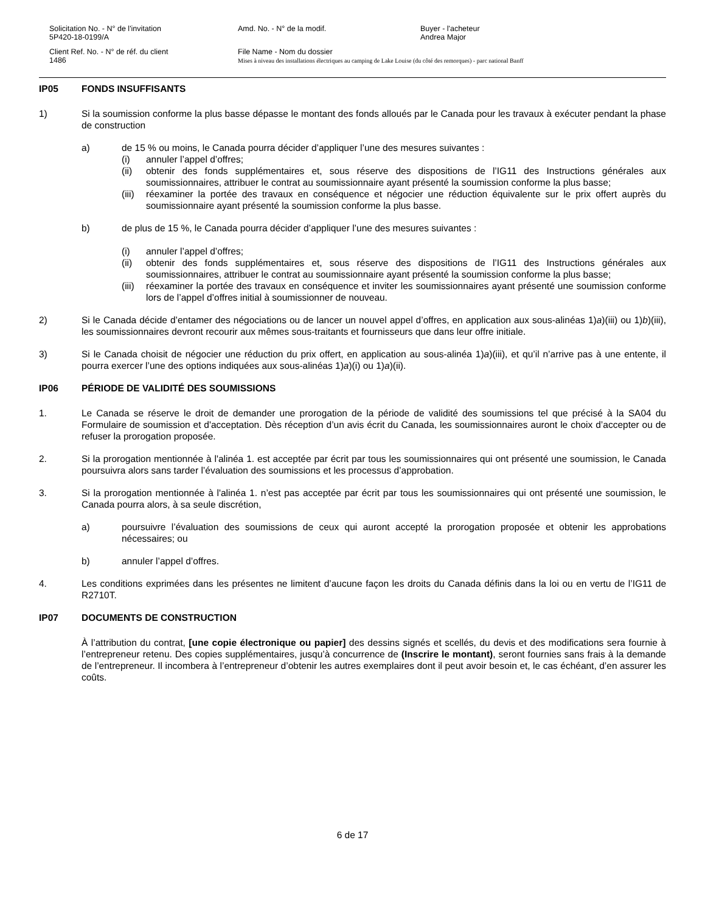Solicitation No. - N° de l'invitation
5P420-18-0199/A
Amd. No. - N° de la modif.
Buyer - l'acheteur
Andrea Major
Client Ref. No. - N° de réf. du client
1486
File Name - Nom du dossier
Mises à niveau des installations électriques au camping de Lake Louise (du côté des remorques) - parc national Banff
IP05 FONDS INSUFFISANTS
1) Si la soumission conforme la plus basse dépasse le montant des fonds alloués par le Canada pour les travaux à exécuter pendant la phase de construction
a) de 15 % ou moins, le Canada pourra décider d’appliquer l’une des mesures suivantes :
(i) annuler l’appel d’offres;
(ii) obtenir des fonds supplémentaires et, sous réserve des dispositions de l’IG11 des Instructions générales aux soumissionnaires, attribuer le contrat au soumissionnaire ayant présenté la soumission conforme la plus basse;
(iii)
réexaminer la portée des travaux en conséquence et négocier une réduction équivalente sur le prix offert auprès du soumissionnaire ayant présenté la soumission conforme la plus basse.
b) de plus de 15 %, le Canada pourra décider d’appliquer l’une des mesures suivantes :
(i) annuler l’appel d’offres;
(ii) obtenir des fonds supplémentaires et, sous réserve des dispositions de l’IG11 des Instructions générales aux soumissionnaires, attribuer le contrat au soumissionnaire ayant présenté la soumission conforme la plus basse;
(iii)
réexaminer la portée des travaux en conséquence et inviter les soumissionnaires ayant présenté une soumission conforme lors de l’appel d’offres initial à soumissionner de nouveau.
2) Si le Canada décide d’entamer des négociations ou de lancer un nouvel appel d’offres, en application aux sous-alinéas 1)a)(iii) ou 1)b)(iii), les soumissionnaires devront recourir aux mêmes sous-traitants et fournisseurs que dans leur offre initiale.
3) Si le Canada choisit de négocier une réduction du prix offert, en application au sous-alinéa 1)a)(iii), et qu’il n’arrive pas à une entente, il pourra exercer l’une des options indiquées aux sous-alinéas 1)a)(i) ou 1)a)(ii).
IP06 PÉRIODE DE VALIDITÉ DES SOUMISSIONS
1. Le Canada se réserve le droit de demander une prorogation de la période de validité des soumissions tel que précisé à la SA04 du Formulaire de soumission et d'acceptation. Dès réception d’un avis écrit du Canada, les soumissionnaires auront le choix d’accepter ou de refuser la prorogation proposée.
2. Si la prorogation mentionnée à l'alinéa 1. est acceptée par écrit par tous les soumissionnaires qui ont présenté une soumission, le Canada poursuivra alors sans tarder l’évaluation des soumissions et les processus d’approbation.
3. Si la prorogation mentionnée à l'alinéa 1. n’est pas acceptée par écrit par tous les soumissionnaires qui ont présenté une soumission, le Canada pourra alors, à sa seule discrétion,
a) poursuivre l’évaluation des soumissions de ceux qui auront accepté la prorogation proposée et obtenir les approbations nécessaires; ou
b) annuler l’appel d’offres.
4. Les conditions exprimées dans les présentes ne limitent d’aucune façon les droits du Canada définis dans la loi ou en vertu de l’IG11 de R2710T.
IP07 DOCUMENTS DE CONSTRUCTION
À l’attribution du contrat, [une copie électronique ou papier] des dessins signés et scellés, du devis et des modifications sera fournie à l’entrepreneur retenu. Des copies supplémentaires, jusqu’à concurrence de (Inscrire le montant), seront fournies sans frais à la demande de l’entrepreneur. Il incombera à l’entrepreneur d’obtenir les autres exemplaires dont il peut avoir besoin et, le cas échéant, d’en assurer les coûts.
6 de 17